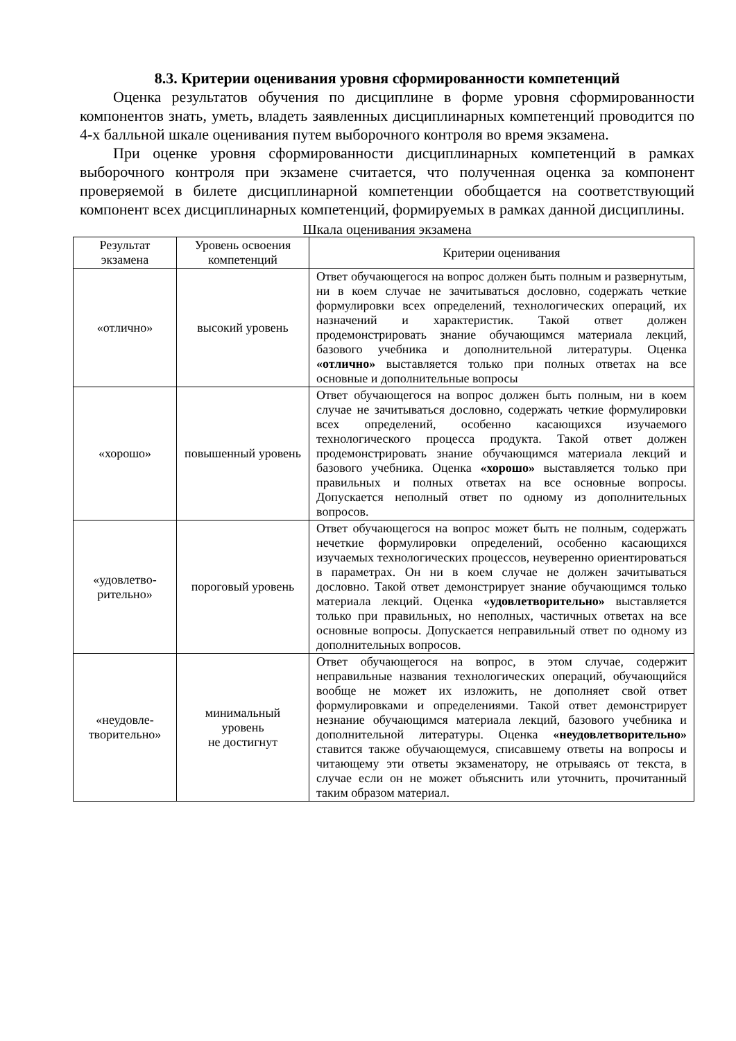8.3. Критерии оценивания уровня сформированности компетенций
Оценка результатов обучения по дисциплине в форме уровня сформированности компонентов знать, уметь, владеть заявленных дисциплинарных компетенций проводится по 4-х балльной шкале оценивания путем выборочного контроля во время экзамена.
При оценке уровня сформированности дисциплинарных компетенций в рамках выборочного контроля при экзамене считается, что полученная оценка за компонент проверяемой в билете дисциплинарной компетенции обобщается на соответствующий компонент всех дисциплинарных компетенций, формируемых в рамках данной дисциплины.
Шкала оценивания экзамена
| Результат экзамена | Уровень освоения компетенций | Критерии оценивания |
| --- | --- | --- |
| «отлично» | высокий уровень | Ответ обучающегося на вопрос должен быть полным и развернутым, ни в коем случае не зачитываться дословно, содержать четкие формулировки всех определений, технологических операций, их назначений и характеристик. Такой ответ должен продемонстрировать знание обучающимся материала лекций, базового учебника и дополнительной литературы. Оценка «отлично» выставляется только при полных ответах на все основные и дополнительные вопросы |
| «хорошо» | повышенный уровень | Ответ обучающегося на вопрос должен быть полным, ни в коем случае не зачитываться дословно, содержать четкие формулировки всех определений, особенно касающихся изучаемого технологического процесса продукта. Такой ответ должен продемонстрировать знание обучающимся материала лекций и базового учебника. Оценка «хорошо» выставляется только при правильных и полных ответах на все основные вопросы. Допускается неполный ответ по одному из дополнительных вопросов. |
| «удовлетво-рительно» | пороговый уровень | Ответ обучающегося на вопрос может быть не полным, содержать нечеткие формулировки определений, особенно касающихся изучаемых технологических процессов, неуверенно ориентироваться в параметрах. Он ни в коем случае не должен зачитываться дословно. Такой ответ демонстрирует знание обучающимся только материала лекций. Оценка «удовлетворительно» выставляется только при правильных, но неполных, частичных ответах на все основные вопросы. Допускается неправильный ответ по одному из дополнительных вопросов. |
| «неудовле-творительно» | минимальный уровень не достигнут | Ответ обучающегося на вопрос, в этом случае, содержит неправильные названия технологических операций, обучающийся вообще не может их изложить, не дополняет свой ответ формулировками и определениями. Такой ответ демонстрирует незнание обучающимся материала лекций, базового учебника и дополнительной литературы. Оценка «неудовлетворительно» ставится также обучающемуся, списавшему ответы на вопросы и читающему эти ответы экзаменатору, не отрываясь от текста, в случае если он не может объяснить или уточнить, прочитанный таким образом материал. |